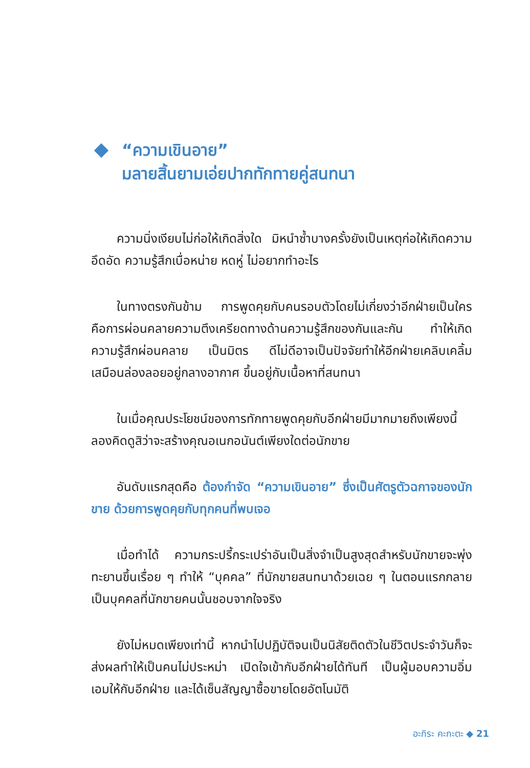“ความเขินอาย”
มลายสิ้นยามเอ่ยปากทักทายคู่สนทนา
ความนิ่งเงียบไม่ก่อให้เกิดสิ่งใด มิหนำซ้ำบางครั้งยังเป็นเหตุก่อให้เกิดความอึดอัด ความรู้สึกเบื่อหน่าย หดหู่ ไม่อยากทำอะไร
ในทางตรงกันข้าม การพูดคุยกับคนรอบตัวโดยไม่เกี่ยงว่าอีกฝ่ายเป็นใคร คือการผ่อนคลายความตึงเครียดทางด้านความรู้สึกของกันและกัน ทำให้เกิดความรู้สึกผ่อนคลาย เป็นมิตร ดีไม่ดีอาจเป็นปัจจัยทำให้อีกฝ่ายเคลิบเคลิ้มเสมือนล่องลอยอยู่กลางอากาศ ขึ้นอยู่กับเนื้อหาที่สนทนา
ในเมื่อคุณประโยชน์ของการทักทายพูดคุยกับอีกฝ่ายมีมากมายถึงเพียงนี้ ลองคิดดูสิว่าจะสร้างคุณอเนกอนันต์เพียงใดต่อนักขาย
อันดับแรกสุดคือ ต้องกำจัด “ความเขินอาย” ซึ่งเป็นศัตรูตัวฉกาจของนักขาย ด้วยการพูดคุยกับทุกคนที่พบเจอ
เมื่อทำได้ ความกระปรี้กระเปร่าอันเป็นสิ่งจำเป็นสูงสุดสำหรับนักขายจะพุ่งทะยานขึ้นเรื่อย ๆ ทำให้ “บุคคล” ที่นักขายสนทนาด้วยเฉย ๆ ในตอนแรกกลายเป็นบุคคลที่นักขายคนนั้นชอบจากใจจริง
ยังไม่หมดเพียงเท่านี้ หากนำไปปฏิบัติจนเป็นนิสัยติดตัวในชีวิตประจำวันก็จะส่งผลทำให้เป็นคนไม่ประหม่า เปิดใจเข้ากับอีกฝ่ายได้ทันที เป็นผู้มอบความอิ่มเอมให้กับอีกฝ่าย และได้เซ็นสัญญาซื้อขายโดยอัตโนมัติ
อะกิระ คะกะตะ ◆ 21